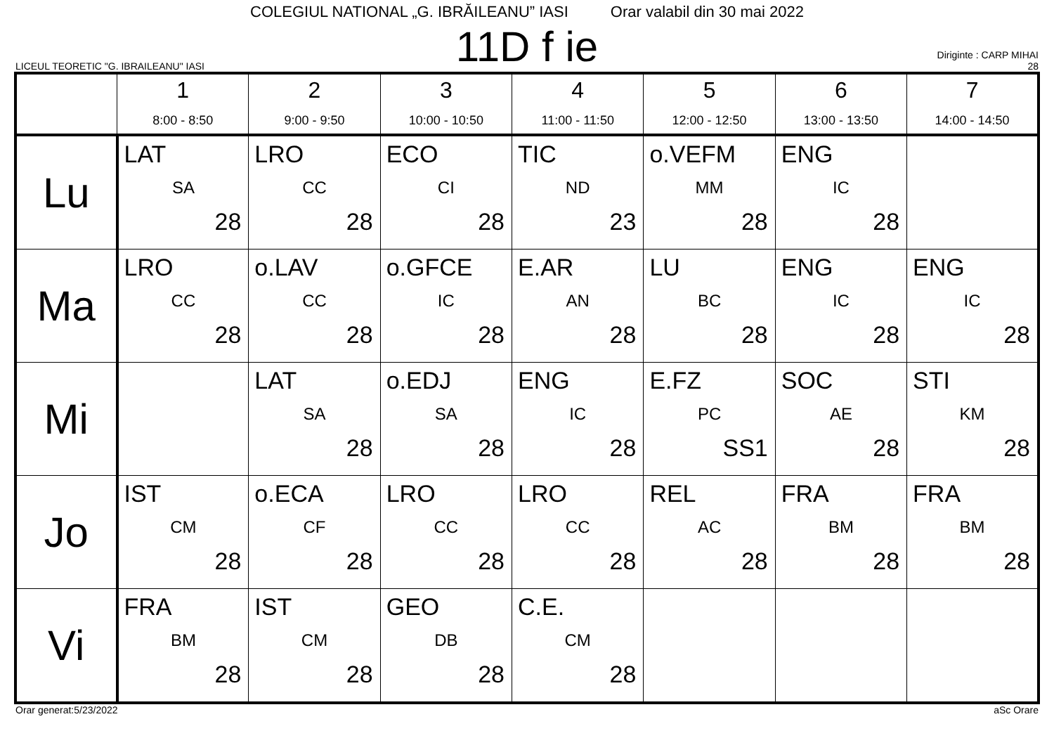COLEGIUL NATIONAL „G. IBRĂILEANU” IASI Orar valabil din 30 mai 2022
LICEUL TEORETIC "G. IBRAILEANU" IASI
11D f ie
Diriginte : CARP MIHAI
28
| | 1 8:00 - 8:50 | 2 9:00 - 9:50 | 3 10:00 - 10:50 | 4 11:00 - 11:50 | 5 12:00 - 12:50 | 6 13:00 - 13:50 | 7 14:00 - 14:50 |
| --- | --- | --- | --- | --- | --- | --- | --- |
| Lu | LAT SA 28 | LRO CC 28 | ECO CI 28 | TIC ND 23 | o.VEFM MM 28 | ENG IC 28 | |
| Ma | LRO CC 28 | o.LAV CC 28 | o.GFCE IC 28 | E.AR AN 28 | LU BC 28 | ENG IC 28 | ENG IC 28 |
| Mi | | LAT SA 28 | o.EDJ SA 28 | ENG IC 28 | E.FZ PC SS1 | SOC AE 28 | STI KM 28 |
| Jo | IST CM 28 | o.ECA CF 28 | LRO CC 28 | LRO CC 28 | REL AC 28 | FRA BM 28 | FRA BM 28 |
| Vi | FRA BM 28 | IST CM 28 | GEO DB 28 | C.E. CM 28 | | | |
Orar generat:5/23/2022 aSc Orare